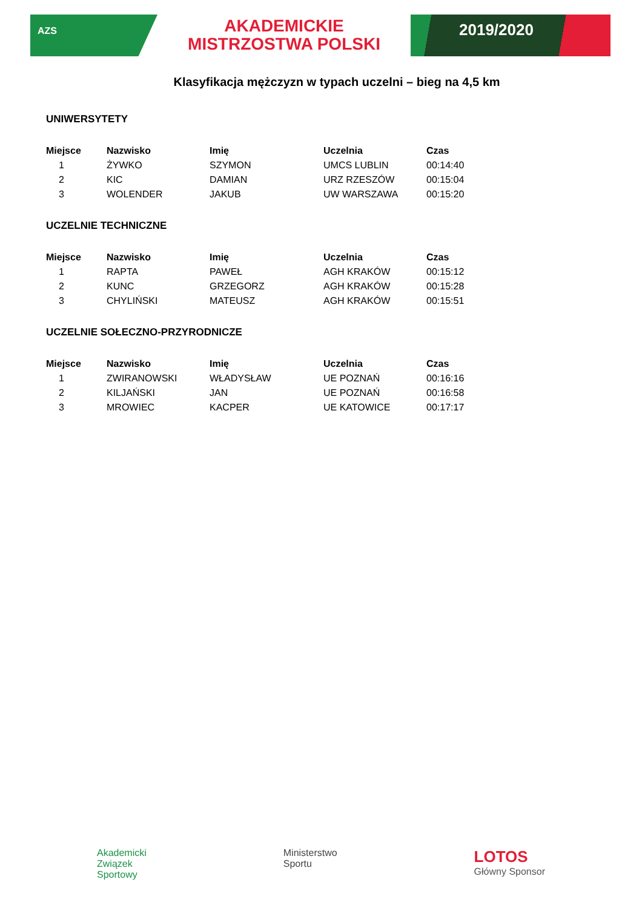AZS
AKADEMICKIE
MISTRZOSTWA POLSKI
2019/2020
Klasyfikacja mężczyzn w typach uczelni – bieg na 4,5 km
UNIWERSYTETY
| Miejsce | Nazwisko | Imię | Uczelnia | Czas |
| --- | --- | --- | --- | --- |
| 1 | ŻYWKO | SZYMON | UMCS LUBLIN | 00:14:40 |
| 2 | KIC | DAMIAN | URZ RZESZÓW | 00:15:04 |
| 3 | WOLENDER | JAKUB | UW WARSZAWA | 00:15:20 |
UCZELNIE TECHNICZNE
| Miejsce | Nazwisko | Imię | Uczelnia | Czas |
| --- | --- | --- | --- | --- |
| 1 | RAPTA | PAWEŁ | AGH KRAKÓW | 00:15:12 |
| 2 | KUNC | GRZEGORZ | AGH KRAKÓW | 00:15:28 |
| 3 | CHYLIŃSKI | MATEUSZ | AGH KRAKÓW | 00:15:51 |
UCZELNIE SOŁECZNO-PRZYRODNICZE
| Miejsce | Nazwisko | Imię | Uczelnia | Czas |
| --- | --- | --- | --- | --- |
| 1 | ZWIRANOWSKI | WŁADYSŁAW | UE POZNAŃ | 00:16:16 |
| 2 | KILJAŃSKI | JAN | UE POZNAŃ | 00:16:58 |
| 3 | MROWIEC | KACPER | UE KATOWICE | 00:17:17 |
Akademicki
Związek
Sportowy
Ministerstwo
Sportu
LOTOS
Główny Sponsor